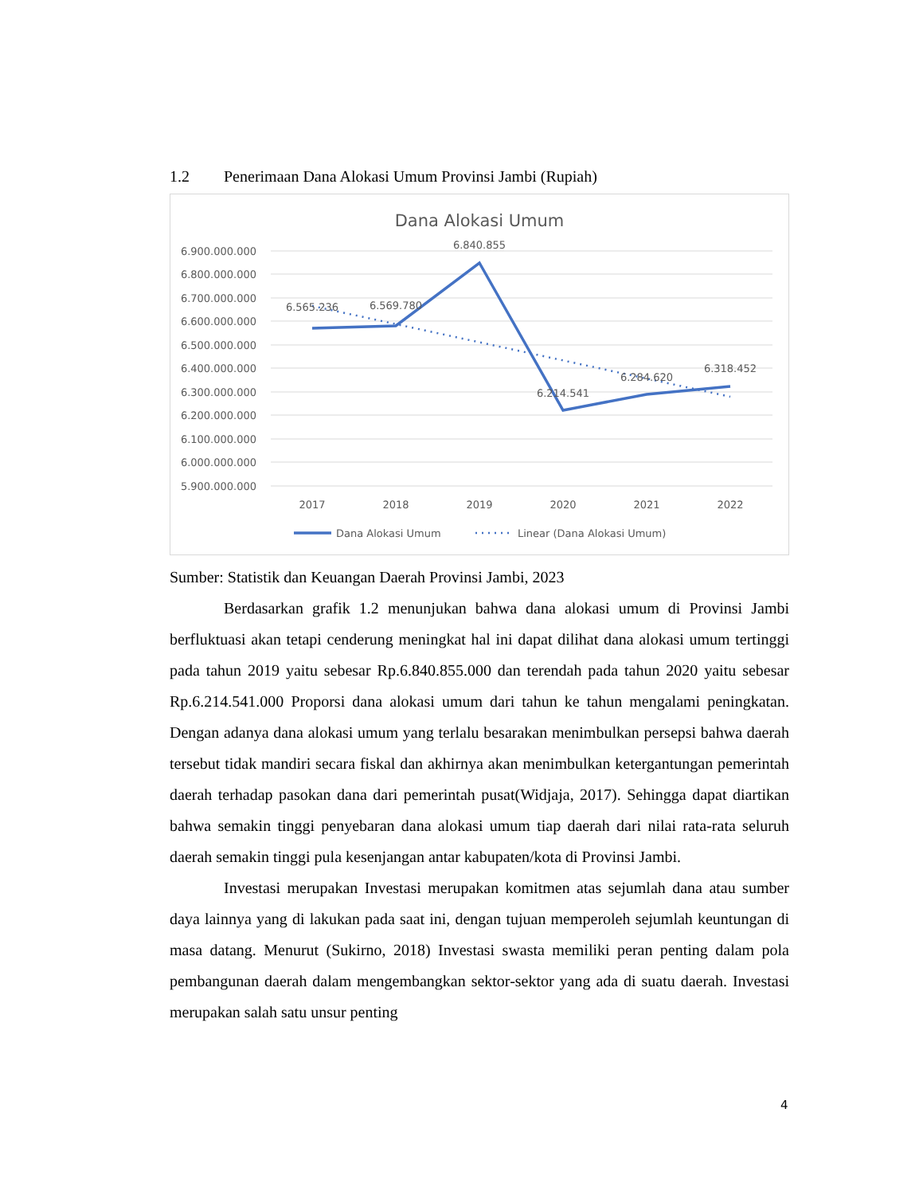1.2 Penerimaan Dana Alokasi Umum Provinsi Jambi (Rupiah)
Dana Alokasi Umum
6.900.000.000
6.800.000.000
6.700.000.000
6.600.000.000
6.500.000.000
6.400.000.000
6.300.000.000
6.200.000.000
6.100.000.000
6.000.000.000
5.900.000.000
2017
2018
2019
2020
2021
2022
6.565.236
6.569.780
6.840.855
6.214.541
6.284.620
6.318.452
Dana Alokasi Umum
Linear (Dana Alokasi Umum)
Sumber: Statistik dan Keuangan Daerah Provinsi Jambi, 2023
Berdasarkan grafik 1.2 menunjukan bahwa dana alokasi umum di Provinsi Jambi berfluktuasi akan tetapi cenderung meningkat hal ini dapat dilihat dana alokasi umum tertinggi pada tahun 2019 yaitu sebesar Rp.6.840.855.000 dan terendah pada tahun 2020 yaitu sebesar Rp.6.214.541.000 Proporsi dana alokasi umum dari tahun ke tahun mengalami peningkatan. Dengan adanya dana alokasi umum yang terlalu besarakan menimbulkan persepsi bahwa daerah tersebut tidak mandiri secara fiskal dan akhirnya akan menimbulkan ketergantungan pemerintah daerah terhadap pasokan dana dari pemerintah pusat(Widjaja, 2017). Sehingga dapat diartikan bahwa semakin tinggi penyebaran dana alokasi umum tiap daerah dari nilai rata-rata seluruh daerah semakin tinggi pula kesenjangan antar kabupaten/kota di Provinsi Jambi.
Investasi merupakan Investasi merupakan komitmen atas sejumlah dana atau sumber daya lainnya yang di lakukan pada saat ini, dengan tujuan memperoleh sejumlah keuntungan di masa datang. Menurut (Sukirno, 2018) Investasi swasta memiliki peran penting dalam pola pembangunan daerah dalam mengembangkan sektor-sektor yang ada di suatu daerah. Investasi merupakan salah satu unsur penting
4